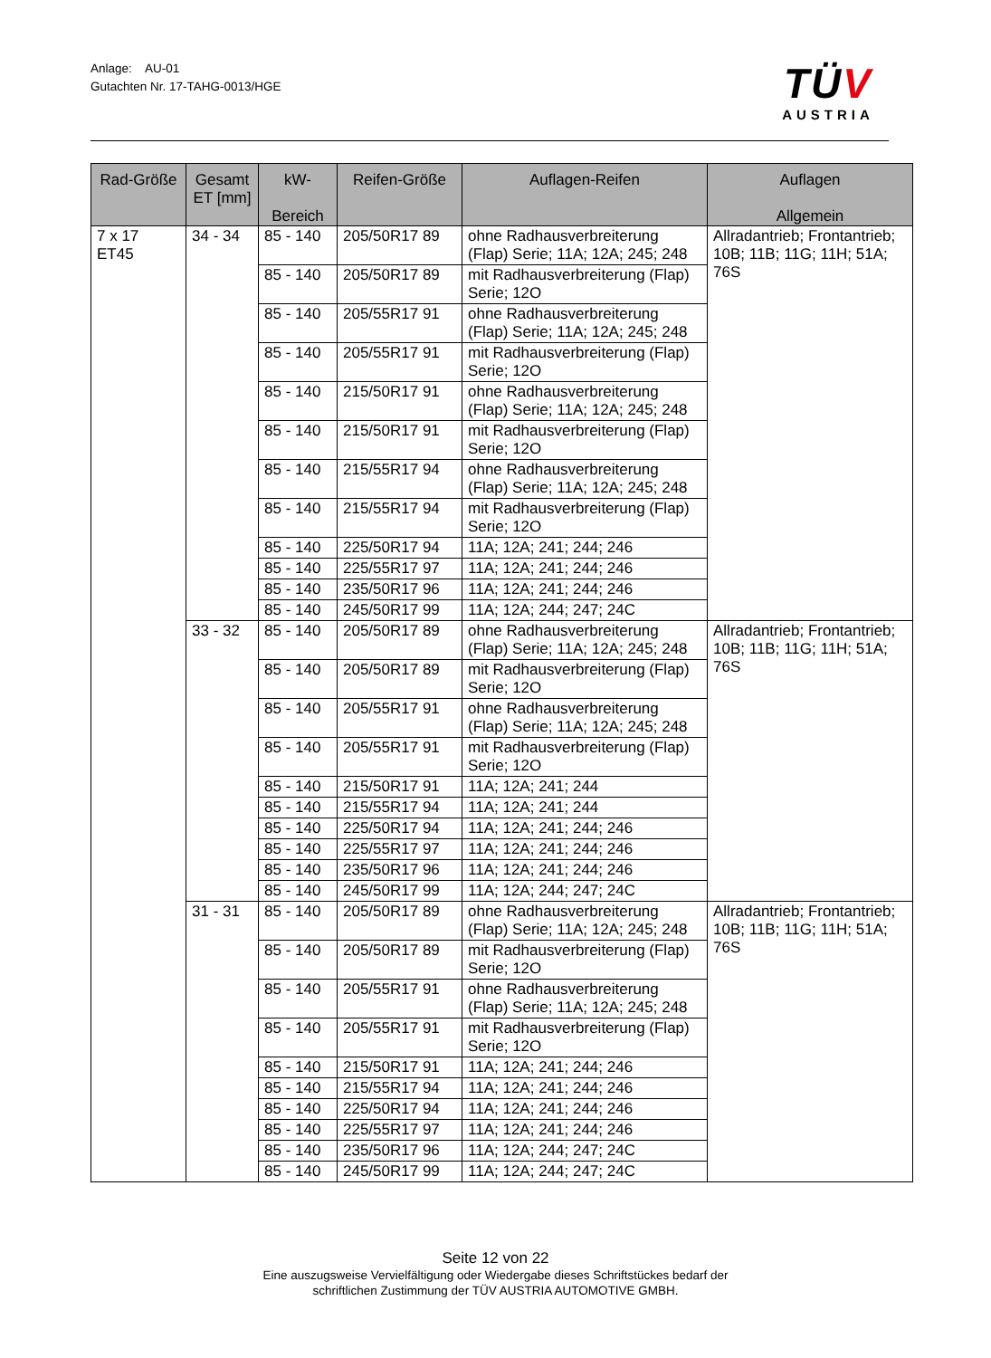Anlage: AU-01
Gutachten Nr. 17-TAHG-0013/HGE
TÜV
AUSTRIA
| Rad-Größe | Gesamt ET [mm] | kW- Bereich | Reifen-Größe | Auflagen-Reifen | Auflagen Allgemein |
| --- | --- | --- | --- | --- | --- |
| 7 x 17 ET45 | 34 - 34 | 85 - 140 | 205/50R17 89 | ohne Radhausverbreiterung (Flap) Serie; 11A; 12A; 245; 248 | Allradantrieb; Frontantrieb; 10B; 11B; 11G; 11H; 51A; 76S |
| | | 85 - 140 | 205/50R17 89 | mit Radhausverbreiterung (Flap) Serie; 12O | |
| | | 85 - 140 | 205/55R17 91 | ohne Radhausverbreiterung (Flap) Serie; 11A; 12A; 245; 248 | |
| | | 85 - 140 | 205/55R17 91 | mit Radhausverbreiterung (Flap) Serie; 12O | |
| | | 85 - 140 | 215/50R17 91 | ohne Radhausverbreiterung (Flap) Serie; 11A; 12A; 245; 248 | |
| | | 85 - 140 | 215/50R17 91 | mit Radhausverbreiterung (Flap) Serie; 12O | |
| | | 85 - 140 | 215/55R17 94 | ohne Radhausverbreiterung (Flap) Serie; 11A; 12A; 245; 248 | |
| | | 85 - 140 | 215/55R17 94 | mit Radhausverbreiterung (Flap) Serie; 12O | |
| | | 85 - 140 | 225/50R17 94 | 11A; 12A; 241; 244; 246 | |
| | | 85 - 140 | 225/55R17 97 | 11A; 12A; 241; 244; 246 | |
| | | 85 - 140 | 235/50R17 96 | 11A; 12A; 241; 244; 246 | |
| | | 85 - 140 | 245/50R17 99 | 11A; 12A; 244; 247; 24C | |
| | 33 - 32 | 85 - 140 | 205/50R17 89 | ohne Radhausverbreiterung (Flap) Serie; 11A; 12A; 245; 248 | Allradantrieb; Frontantrieb; 10B; 11B; 11G; 11H; 51A; 76S |
| | | 85 - 140 | 205/50R17 89 | mit Radhausverbreiterung (Flap) Serie; 12O | |
| | | 85 - 140 | 205/55R17 91 | ohne Radhausverbreiterung (Flap) Serie; 11A; 12A; 245; 248 | |
| | | 85 - 140 | 205/55R17 91 | mit Radhausverbreiterung (Flap) Serie; 12O | |
| | | 85 - 140 | 215/50R17 91 | 11A; 12A; 241; 244 | |
| | | 85 - 140 | 215/55R17 94 | 11A; 12A; 241; 244 | |
| | | 85 - 140 | 225/50R17 94 | 11A; 12A; 241; 244; 246 | |
| | | 85 - 140 | 225/55R17 97 | 11A; 12A; 241; 244; 246 | |
| | | 85 - 140 | 235/50R17 96 | 11A; 12A; 241; 244; 246 | |
| | | 85 - 140 | 245/50R17 99 | 11A; 12A; 244; 247; 24C | |
| | 31 - 31 | 85 - 140 | 205/50R17 89 | ohne Radhausverbreiterung (Flap) Serie; 11A; 12A; 245; 248 | Allradantrieb; Frontantrieb; 10B; 11B; 11G; 11H; 51A; 76S |
| | | 85 - 140 | 205/50R17 89 | mit Radhausverbreiterung (Flap) Serie; 12O | |
| | | 85 - 140 | 205/55R17 91 | ohne Radhausverbreiterung (Flap) Serie; 11A; 12A; 245; 248 | |
| | | 85 - 140 | 205/55R17 91 | mit Radhausverbreiterung (Flap) Serie; 12O | |
| | | 85 - 140 | 215/50R17 91 | 11A; 12A; 241; 244; 246 | |
| | | 85 - 140 | 215/55R17 94 | 11A; 12A; 241; 244; 246 | |
| | | 85 - 140 | 225/50R17 94 | 11A; 12A; 241; 244; 246 | |
| | | 85 - 140 | 225/55R17 97 | 11A; 12A; 241; 244; 246 | |
| | | 85 - 140 | 235/50R17 96 | 11A; 12A; 244; 247; 24C | |
| | | 85 - 140 | 245/50R17 99 | 11A; 12A; 244; 247; 24C | |
Seite 12 von 22
Eine auszugsweise Vervielfältigung oder Wiedergabe dieses Schriftstückes bedarf der
schriftlichen Zustimmung der TÜV AUSTRIA AUTOMOTIVE GMBH.